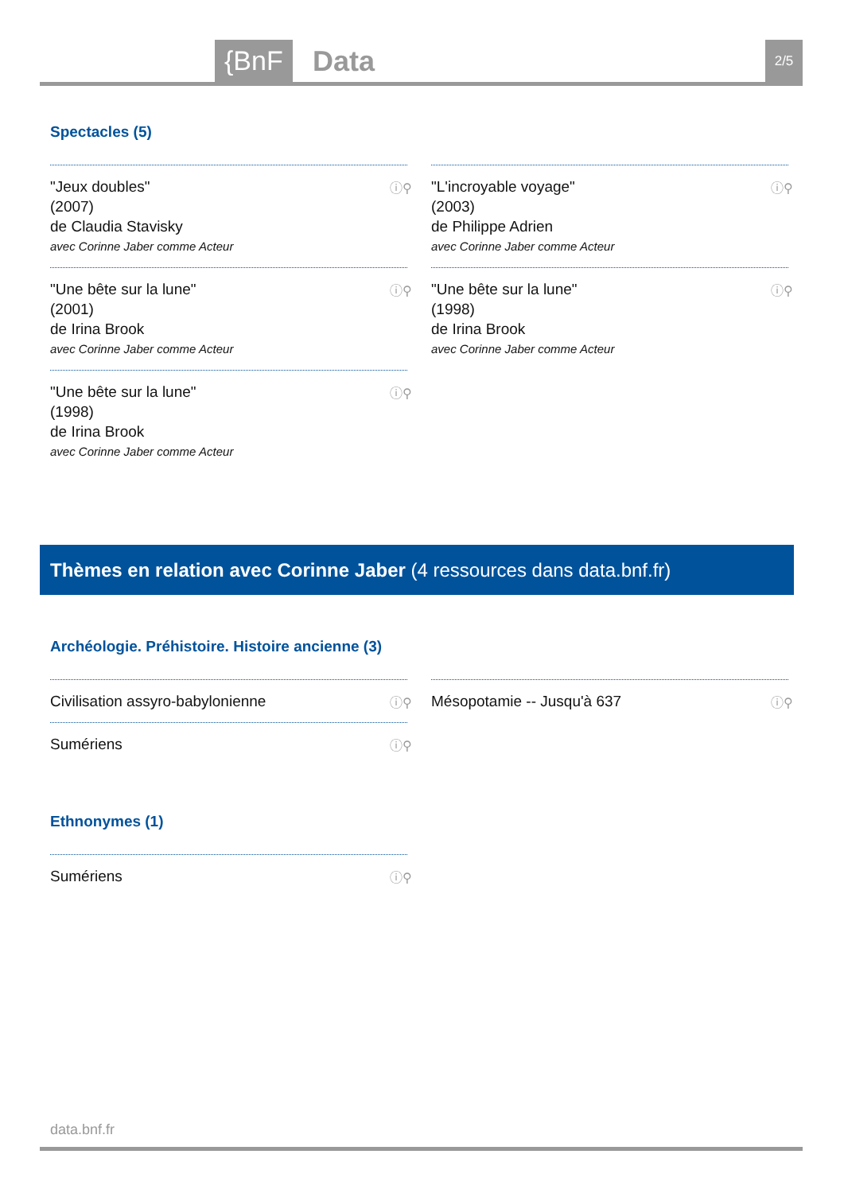{BnF Data 2/5
Spectacles (5)
"Jeux doubles"
(2007)
de Claudia Stavisky
avec Corinne Jaber comme Acteur
ⓘ⚲
"L'incroyable voyage"
(2003)
de Philippe Adrien
avec Corinne Jaber comme Acteur
ⓘ⚲
"Une bête sur la lune"
(2001)
de Irina Brook
avec Corinne Jaber comme Acteur
ⓘ⚲
"Une bête sur la lune"
(1998)
de Irina Brook
avec Corinne Jaber comme Acteur
ⓘ⚲
"Une bête sur la lune"
(1998)
de Irina Brook
avec Corinne Jaber comme Acteur
ⓘ⚲
Thèmes en relation avec Corinne Jaber (4 ressources dans data.bnf.fr)
Archéologie. Préhistoire. Histoire ancienne (3)
Civilisation assyro-babylonienne ⓘ⚲
Mésopotamie -- Jusqu'à 637 ⓘ⚲
Sumériens ⓘ⚲
Ethnonymes (1)
Sumériens ⓘ⚲
data.bnf.fr